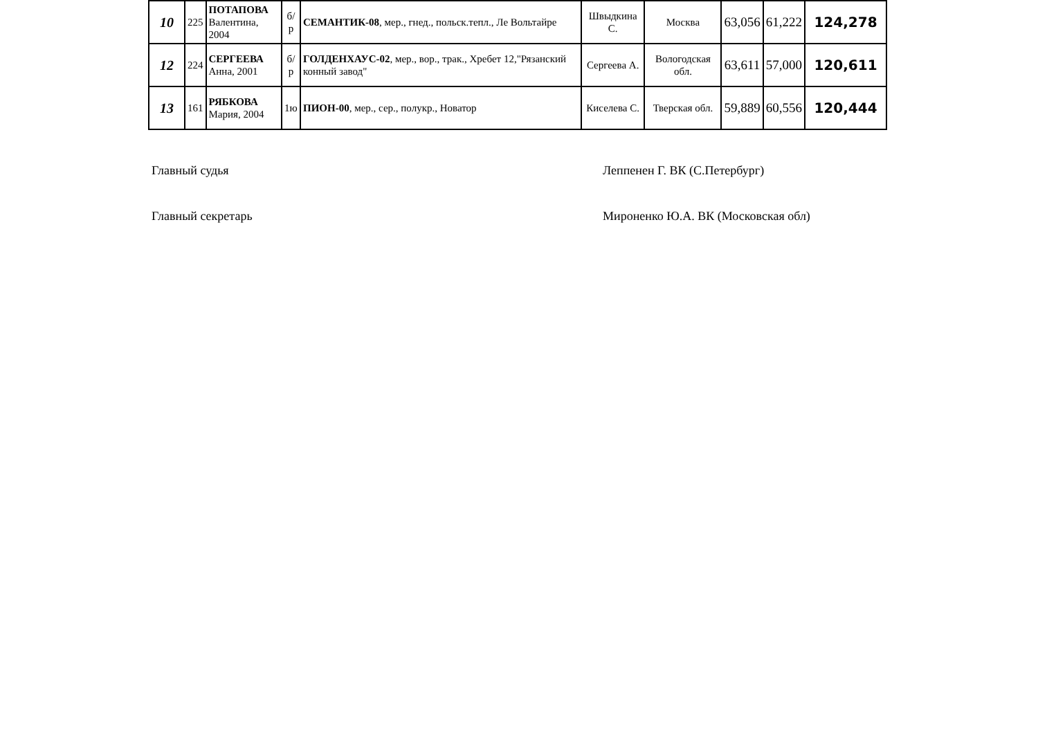| 10 | 225 | ПОТАПОВА Валентина, 2004 | б/р | СЕМАНТИК-08 , мер., гнед., польск.тепл., Ле Вольтайре | Швыдкина С. | Москва | 63,056 | 61,222 | 124,278 |
| 12 | 224 | СЕРГЕЕВА Анна, 2001 | б/р | ГОЛДЕНХАУС-02 , мер., вор., трак., Хребет 12,"Рязанский конный завод" | Сергеева А. | Вологодская обл. | 63,611 | 57,000 | 120,611 |
| 13 | 161 | РЯБКОВА Мария, 2004 | 1ю | ПИОН-00 , мер., сер., полукр., Новатор | Киселева С. | Тверская обл. | 59,889 | 60,556 | 120,444 |
Главный судья Леппенен Г. ВК (С.Петербург)
Главный секретарь Мироненко Ю.А. ВК (Московская обл)